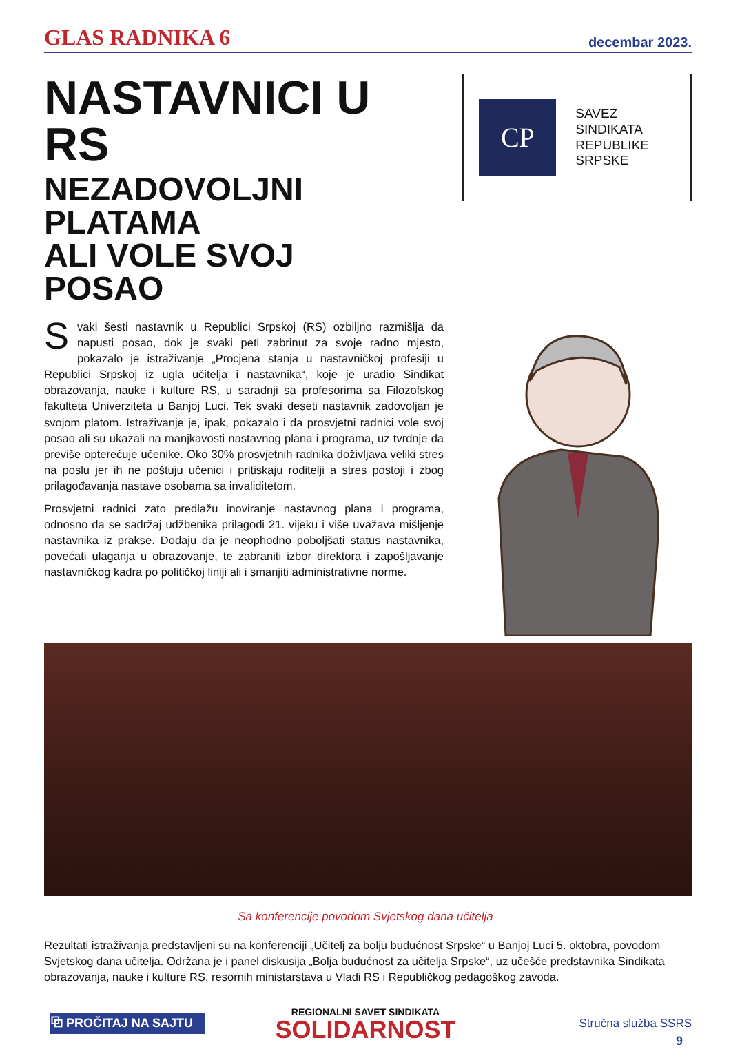GLAS RADNIKA 6 decembar 2023.
NASTAVNICI U RS
NEZADOVOLJNI PLATAMA
ALI VOLE SVOJ POSAO
CP
SAVEZ
SINDIKATA
REPUBLIKE
SRPSKE
Svaki šesti nastavnik u Republici Srpskoj (RS) ozbiljno razmišlja da napusti posao, dok je svaki peti zabrinut za svoje radno mjesto, pokazalo je istraživanje „Procjena stanja u nastavničkoj profesiji u Republici Srpskoj iz ugla učitelja i nastavnika“, koje je uradio Sindikat obrazovanja, nauke i kulture RS, u saradnji sa profesorima sa Filozofskog fakulteta Univerziteta u Banjoj Luci. Tek svaki deseti nastavnik zadovoljan je svojom platom. Istraživanje je, ipak, pokazalo i da prosvjetni radnici vole svoj posao ali su ukazali na manjkavosti nastavnog plana i programa, uz tvrdnje da previše opterećuje učenike. Oko 30% prosvjetnih radnika doživljava veliki stres na poslu jer ih ne poštuju učenici i pritiskaju roditelji a stres postoji i zbog prilagođavanja nastave osobama sa invaliditetom.
Prosvjetni radnici zato predlažu inoviranje nastavnog plana i programa, odnosno da se sadržaj udžbenika prilagodi 21. vijeku i više uvažava mišljenje nastavnika iz prakse. Dodaju da je neophodno poboljšati status nastavnika, povećati ulaganja u obrazovanje, te zabraniti izbor direktora i zapošljavanje nastavničkog kadra po političkoj liniji ali i smanjiti administrativne norme.
Sa konferencije povodom Svjetskog dana učitelja
Rezultati istraživanja predstavljeni su na konferenciji „Učitelj za bolju budućnost Srpske“ u Banjoj Luci 5. oktobra, povodom Svjetskog dana učitelja. Održana je i panel diskusija „Bolja budućnost za učitelja Srpske“, uz učešće predstavnika Sindikata obrazovanja, nauke i kulture RS, resornih ministarstava u Vladi RS i Republičkog pedagoškog zavoda.
⧉ PROČITAJ NA SAJTU Stručna služba SSRS
REGIONALNI SAVET SINDIKATA
SOLIDARNOST
9